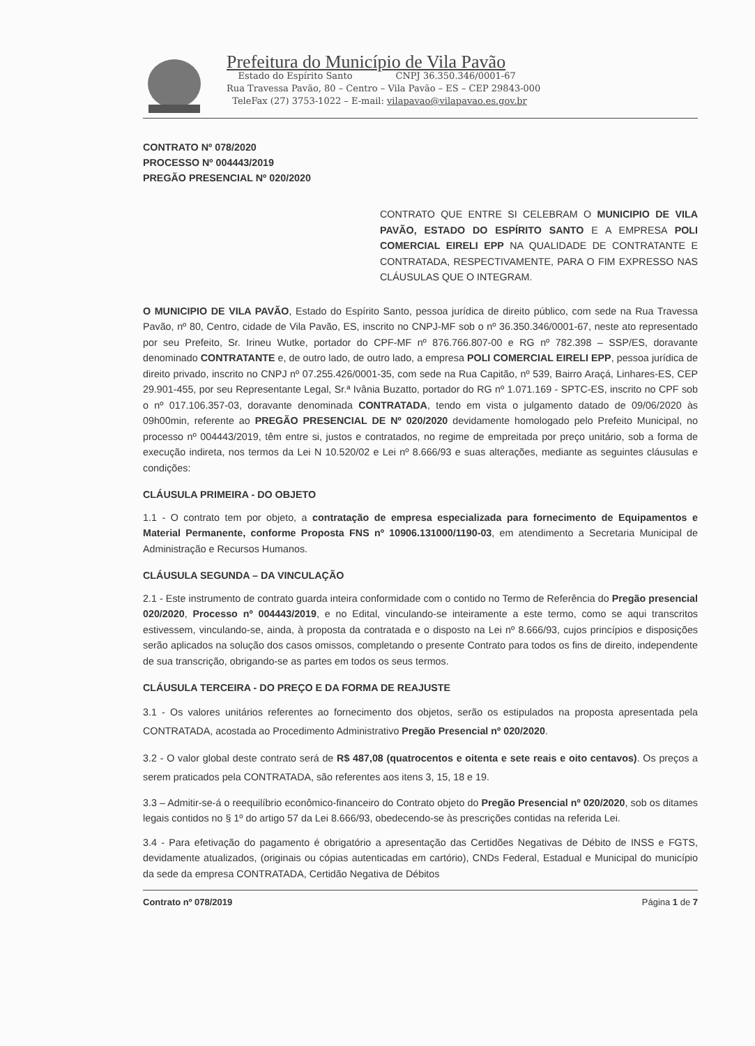Prefeitura do Município de Vila Pavão
Estado do Espírito Santo CNPJ 36.350.346/0001-67
Rua Travessa Pavão, 80 – Centro – Vila Pavão – ES – CEP 29843-000
TeleFax (27) 3753-1022 – E-mail: vilapavao@vilapavao.es.gov.br
CONTRATO Nº 078/2020
PROCESSO Nº 004443/2019
PREGÃO PRESENCIAL Nº 020/2020
CONTRATO QUE ENTRE SI CELEBRAM O MUNICIPIO DE VILA PAVÃO, ESTADO DO ESPÍRITO SANTO E A EMPRESA POLI COMERCIAL EIRELI EPP NA QUALIDADE DE CONTRATANTE E CONTRATADA, RESPECTIVAMENTE, PARA O FIM EXPRESSO NAS CLÁUSULAS QUE O INTEGRAM.
O MUNICIPIO DE VILA PAVÃO, Estado do Espírito Santo, pessoa jurídica de direito público, com sede na Rua Travessa Pavão, nº 80, Centro, cidade de Vila Pavão, ES, inscrito no CNPJ-MF sob o nº 36.350.346/0001-67, neste ato representado por seu Prefeito, Sr. Irineu Wutke, portador do CPF-MF nº 876.766.807-00 e RG nº 782.398 – SSP/ES, doravante denominado CONTRATANTE e, de outro lado, de outro lado, a empresa POLI COMERCIAL EIRELI EPP, pessoa jurídica de direito privado, inscrito no CNPJ nº 07.255.426/0001-35, com sede na Rua Capitão, nº 539, Bairro Araçá, Linhares-ES, CEP 29.901-455, por seu Representante Legal, Sr.ª Ivânia Buzatto, portador do RG nº 1.071.169 - SPTC-ES, inscrito no CPF sob o nº 017.106.357-03, doravante denominada CONTRATADA, tendo em vista o julgamento datado de 09/06/2020 às 09h00min, referente ao PREGÃO PRESENCIAL DE Nº 020/2020 devidamente homologado pelo Prefeito Municipal, no processo nº 004443/2019, têm entre si, justos e contratados, no regime de empreitada por preço unitário, sob a forma de execução indireta, nos termos da Lei N 10.520/02 e Lei nº 8.666/93 e suas alterações, mediante as seguintes cláusulas e condições:
CLÁUSULA PRIMEIRA - DO OBJETO
1.1 - O contrato tem por objeto, a contratação de empresa especializada para fornecimento de Equipamentos e Material Permanente, conforme Proposta FNS nº 10906.131000/1190-03, em atendimento a Secretaria Municipal de Administração e Recursos Humanos.
CLÁUSULA SEGUNDA – DA VINCULAÇÃO
2.1 - Este instrumento de contrato guarda inteira conformidade com o contido no Termo de Referência do Pregão presencial 020/2020, Processo nº 004443/2019, e no Edital, vinculando-se inteiramente a este termo, como se aqui transcritos estivessem, vinculando-se, ainda, à proposta da contratada e o disposto na Lei nº 8.666/93, cujos princípios e disposições serão aplicados na solução dos casos omissos, completando o presente Contrato para todos os fins de direito, independente de sua transcrição, obrigando-se as partes em todos os seus termos.
CLÁUSULA TERCEIRA - DO PREÇO E DA FORMA DE REAJUSTE
3.1 - Os valores unitários referentes ao fornecimento dos objetos, serão os estipulados na proposta apresentada pela CONTRATADA, acostada ao Procedimento Administrativo Pregão Presencial nº 020/2020.
3.2 - O valor global deste contrato será de R$ 487,08 (quatrocentos e oitenta e sete reais e oito centavos). Os preços a serem praticados pela CONTRATADA, são referentes aos itens 3, 15, 18 e 19.
3.3 – Admitir-se-á o reequilíbrio econômico-financeiro do Contrato objeto do Pregão Presencial nº 020/2020, sob os ditames legais contidos no § 1º do artigo 57 da Lei 8.666/93, obedecendo-se às prescrições contidas na referida Lei.
3.4 - Para efetivação do pagamento é obrigatório a apresentação das Certidões Negativas de Débito de INSS e FGTS, devidamente atualizados, (originais ou cópias autenticadas em cartório), CNDs Federal, Estadual e Municipal do município da sede da empresa CONTRATADA, Certidão Negativa de Débitos
Contrato nº 078/2019 Página 1 de 7